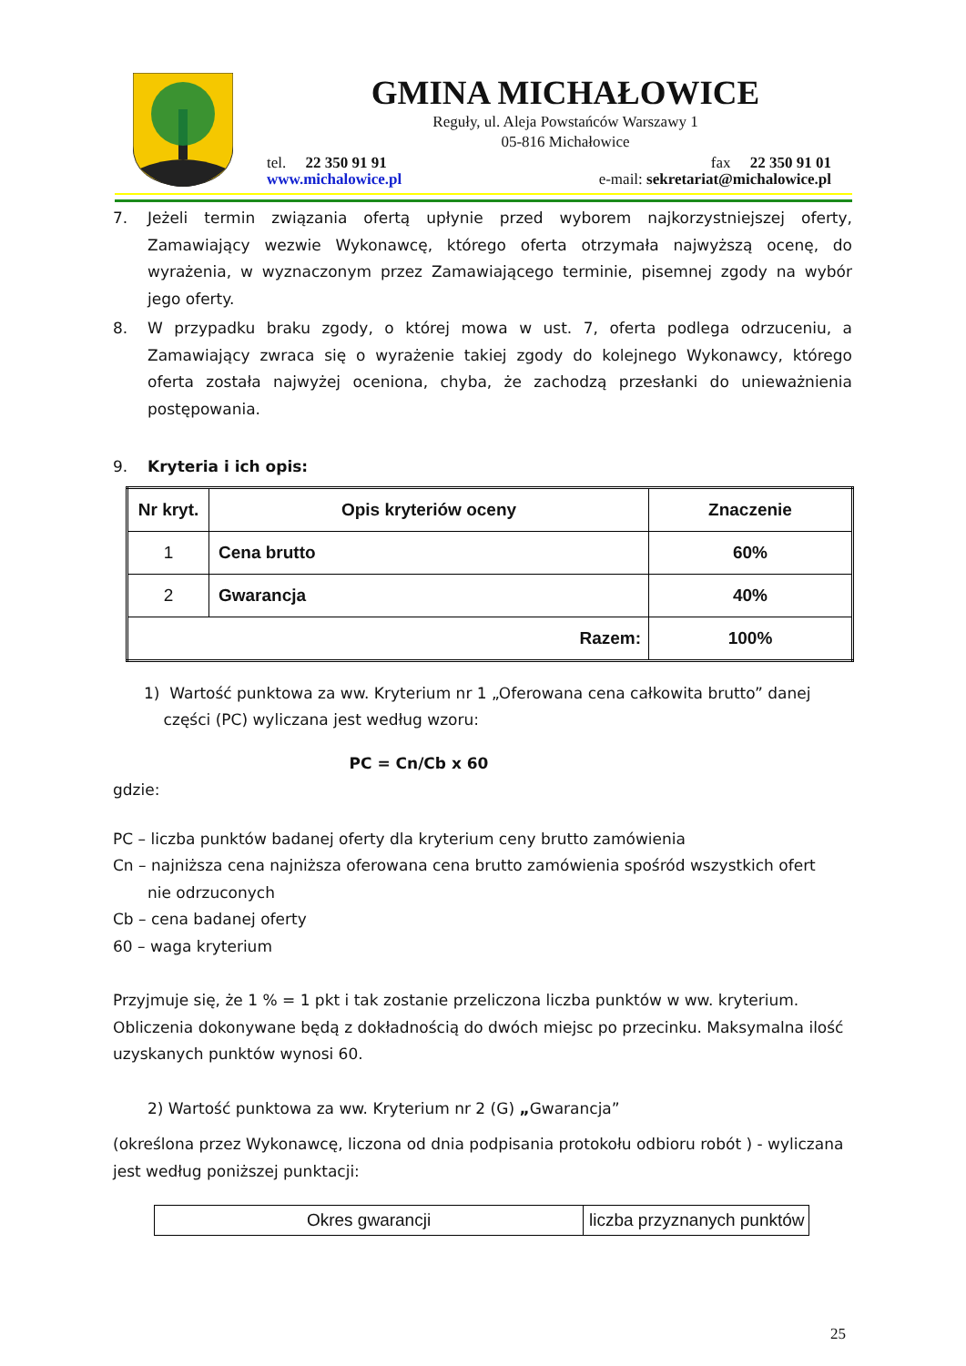GMINA MICHAŁOWICE
Reguły, ul. Aleja Powstańców Warszawy 1
05-816 Michałowice
tel. 22 350 91 91 fax 22 350 91 01
www.michalowice.pl e-mail: sekretariat@michalowice.pl
7. Jeżeli termin związania ofertą upłynie przed wyborem najkorzystniejszej oferty, Zamawiający wezwie Wykonawcę, którego oferta otrzymała najwyższą ocenę, do wyrażenia, w wyznaczonym przez Zamawiającego terminie, pisemnej zgody na wybór jego oferty.
8. W przypadku braku zgody, o której mowa w ust. 7, oferta podlega odrzuceniu, a Zamawiający zwraca się o wyrażenie takiej zgody do kolejnego Wykonawcy, którego oferta została najwyżej oceniona, chyba, że zachodzą przesłanki do unieważnienia postępowania.
9. Kryteria i ich opis:
| Nr kryt. | Opis kryteriów oceny | Znaczenie |
| --- | --- | --- |
| 1 | Cena brutto | 60% |
| 2 | Gwarancja | 40% |
| Razem: | | 100% |
1) Wartość punktowa za ww. Kryterium nr 1 „Oferowana cena całkowita brutto” danej
części (PC) wyliczana jest według wzoru:
PC = Cn/Cb x 60
gdzie:
PC – liczba punktów badanej oferty dla kryterium ceny brutto zamówienia
Cn – najniższa cena najniższa oferowana cena brutto zamówienia spośród wszystkich ofert
nie odrzuconych
Cb – cena badanej oferty
60 – waga kryterium
Przyjmuje się, że 1 % = 1 pkt i tak zostanie przeliczona liczba punktów w ww. kryterium. Obliczenia dokonywane będą z dokładnością do dwóch miejsc po przecinku. Maksymalna ilość uzyskanych punktów wynosi 60.
2) Wartość punktowa za ww. Kryterium nr 2 (G) „Gwarancja”
(określona przez Wykonawcę, liczona od dnia podpisania protokołu odbioru robót ) - wyliczana jest według poniższej punktacji:
| Okres gwarancji | liczba przyznanych punktów |
25